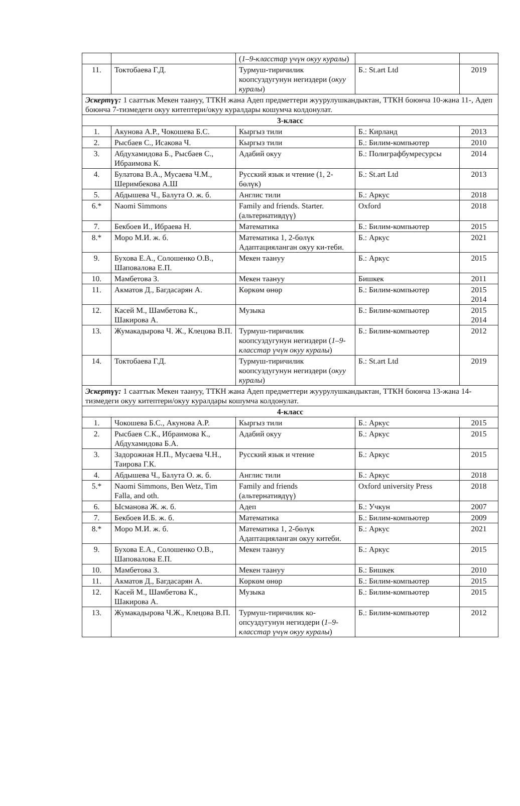| | | ( 1–9-класстар үчүн окуу куралы ) | | |
| 11. | Токтобаева Г.Д. | Турмуш-тиричилик коопсуздугунун негиздери ( окуу куралы ) | Б.: St.art Ltd | 2019 |
| Эскертүү: 1 сааттык Мекен таануу, ТТКН жана Адеп предметтери жуурулушкандыктан, ТТКН боюнча 10-жана 11-, Адеп боюнча 7-тизмедеги окуу китептери/окуу куралдары кошумча колдонулат. | | | | |
| 3-класс | | | | |
| 1. | Акунова А.Р., Чокошева Б.С. | Кыргыз тили | Б.: Кирланд | 2013 |
| 2. | Рысбаев С., Исакова Ч. | Кыргыз тили | Б.: Билим-компьютер | 2010 |
| 3. | Абдухамидова Б., Рысбаев С., Ибраимова К. | Адабий окуу | Б.: Полиграфбумресурсы | 2014 |
| 4. | Булатова В.А., Мусаева Ч.М., Шеримбекова А.Ш | Русский язык и чтение (1, 2-бөлүк) | Б.: St.art Ltd | 2013 |
| 5. | Абдышева Ч., Балута О. ж. б. | Англис тили | Б.: Аркус | 2018 |
| 6.* | Naomi Simmons | Family and friends. Starter. (альтернативдүү) | Oxford | 2018 |
| 7. | Бекбоев И., Ибраева Н. | Математика | Б.: Билим-компьютер | 2015 |
| 8.* | Моро М.И. ж. б. | Математика 1, 2-бөлүк Адаптацияланган окуу ки-теби. | Б.: Аркус | 2021 |
| 9. | Бухова Е.А., Солошенко О.В., Шаповалова Е.П. | Мекен таануу | Б.: Аркус | 2015 |
| 10. | Мамбетова З. | Мекен таануу | Бишкек | 2011 |
| 11. | Акматов Д., Багдасарян А. | Көркөм өнөр | Б.: Билим-компьютер | 2015 2014 |
| 12. | Касей М., Шамбетова К., Шакирова А. | Музыка | Б.: Билим-компьютер | 2015 2014 |
| 13. | Жумакадырова Ч. Ж., Клецова В.П. | Турмуш-тиричилик коопсуздугунун негиздери ( 1–9-класстар үчүн окуу куралы ) | Б.: Билим-компьютер | 2012 |
| 14. | Токтобаева Г.Д. | Турмуш-тиричилик коопсуздугунун негиздери ( окуу куралы ) | Б.: St.art Ltd | 2019 |
| Эскертүү: 1 сааттык Мекен таануу, ТТКН жана Адеп предметтери жуурулушкандыктан, ТТКН боюнча 13-жана 14-тизмедеги окуу китептери/окуу куралдары кошумча колдонулат. | | | | |
| 4-класс | | | | |
| 1. | Чокошева Б.С., Акунова А.Р. | Кыргыз тили | Б.: Аркус | 2015 |
| 2. | Рысбаев С.К., Ибраимова К., Абдухамидова Б.А. | Адабий окуу | Б.: Аркус | 2015 |
| 3. | Задорожная Н.П., Мусаева Ч.Н., Таирова Г.К. | Русский язык и чтение | Б.: Аркус | 2015 |
| 4. | Абдышева Ч., Балута О. ж. б. | Англис тили | Б.: Аркус | 2018 |
| 5.* | Naomi Simmons, Ben Wetz, Tim Falla, and oth. | Family and friends (альтернативдүү) | Oxford university Press | 2018 |
| 6. | Ысманова Ж. ж. б. | Адеп | Б.: Учкун | 2007 |
| 7. | Бекбоев И.Б. ж. б. | Математика | Б.: Билим-компьютер | 2009 |
| 8.* | Моро М.И. ж. б. | Математика 1, 2-бөлүк Адаптацияланган окуу китеби. | Б.: Аркус | 2021 |
| 9. | Бухова Е.А., Солошенко О.В., Шаповалова Е.П. | Мекен таануу | Б.: Аркус | 2015 |
| 10. | Мамбетова З. | Мекен таануу | Б.: Бишкек | 2010 |
| 11. | Акматов Д., Багдасарян А. | Көркөм өнөр | Б.: Билим-компьютер | 2015 |
| 12. | Касей М., Шамбетова К., Шакирова А. | Музыка | Б.: Билим-компьютер | 2015 |
| 13. | Жумакадырова Ч.Ж., Клецова В.П. | Турмуш-тиричилик ко-опсуздугунун негиздери ( 1–9-класстар үчүн окуу куралы ) | Б.: Билим-компьютер | 2012 |